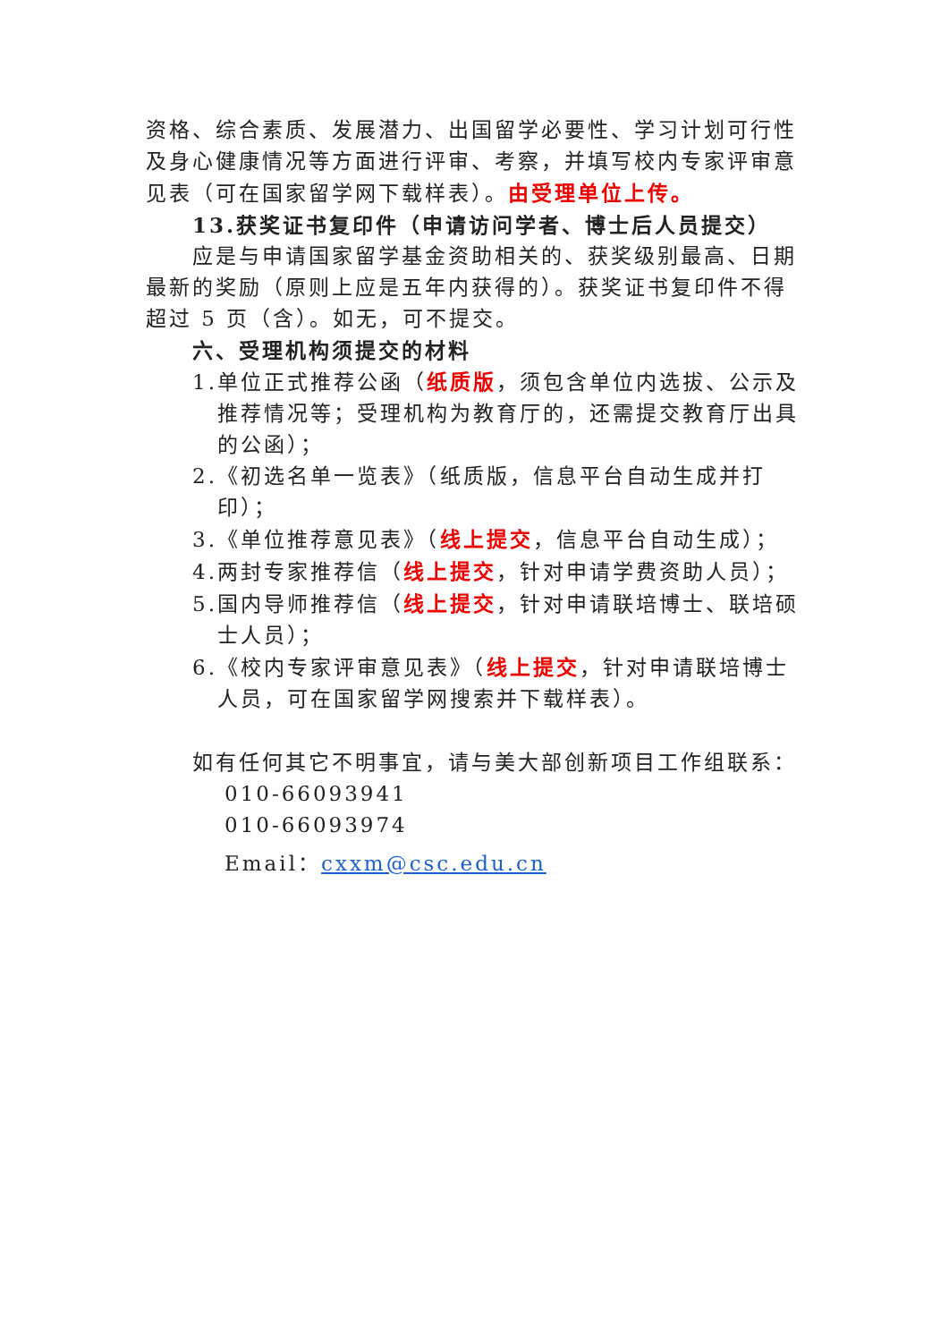资格、综合素质、发展潜力、出国留学必要性、学习计划可行性及身心健康情况等方面进行评审、考察，并填写校内专家评审意见表（可在国家留学网下载样表）。由受理单位上传。
13.获奖证书复印件（申请访问学者、博士后人员提交）
应是与申请国家留学基金资助相关的、获奖级别最高、日期最新的奖励（原则上应是五年内获得的）。获奖证书复印件不得 超过 5 页（含）。如无，可不提交。
六、受理机构须提交的材料
1.单位正式推荐公函（纸质版，须包含单位内选拔、公示及推荐情况等；受理机构为教育厅的，还需提交教育厅出具的公函）；
2.《初选名单一览表》（纸质版，信息平台自动生成并打印）；
3.《单位推荐意见表》（线上提交，信息平台自动生成）；
4.两封专家推荐信（线上提交，针对申请学费资助人员）；
5.国内导师推荐信（线上提交，针对申请联培博士、联培硕士人员）；
6.《校内专家评审意见表》（线上提交，针对申请联培博士人员，可在国家留学网搜索并下载样表）。
如有任何其它不明事宜，请与美大部创新项目工作组联系：
010-66093941
010-66093974
Email：cxxm@csc.edu.cn